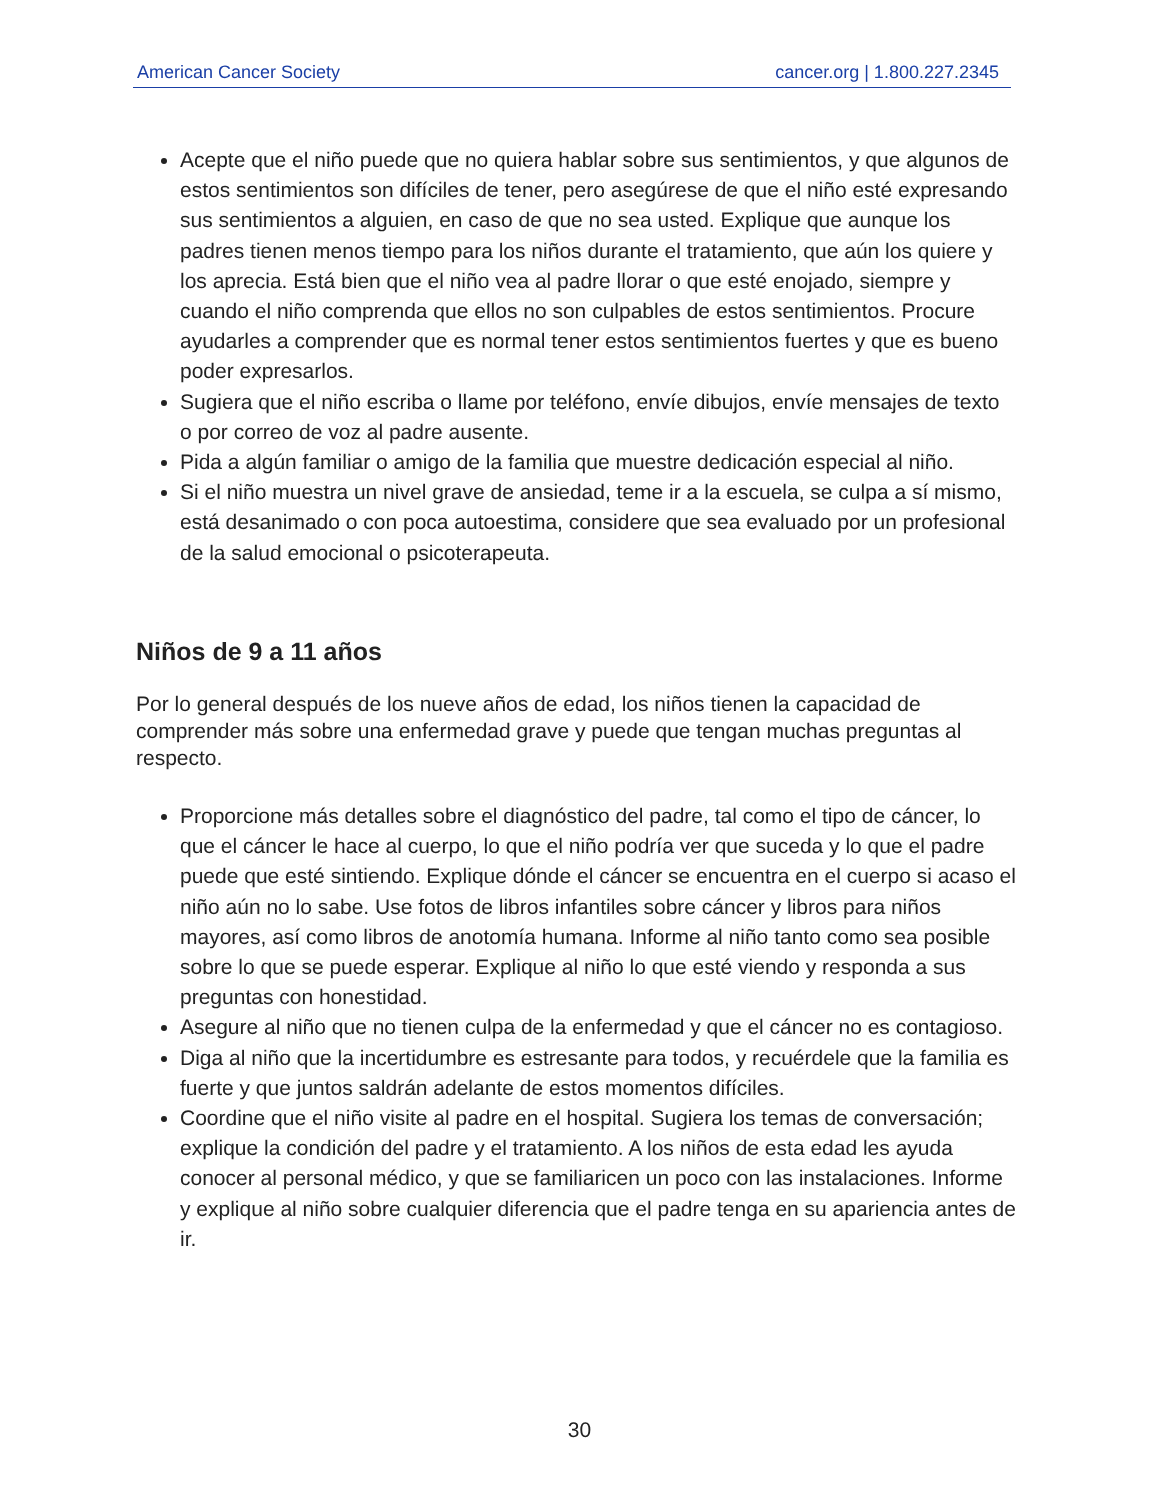American Cancer Society cancer.org | 1.800.227.2345
Acepte que el niño puede que no quiera hablar sobre sus sentimientos, y que algunos de estos sentimientos son difíciles de tener, pero asegúrese de que el niño esté expresando sus sentimientos a alguien, en caso de que no sea usted. Explique que aunque los padres tienen menos tiempo para los niños durante el tratamiento, que aún los quiere y los aprecia. Está bien que el niño vea al padre llorar o que esté enojado, siempre y cuando el niño comprenda que ellos no son culpables de estos sentimientos. Procure ayudarles a comprender que es normal tener estos sentimientos fuertes y que es bueno poder expresarlos.
Sugiera que el niño escriba o llame por teléfono, envíe dibujos, envíe mensajes de texto o por correo de voz al padre ausente.
Pida a algún familiar o amigo de la familia que muestre dedicación especial al niño.
Si el niño muestra un nivel grave de ansiedad, teme ir a la escuela, se culpa a sí mismo, está desanimado o con poca autoestima, considere que sea evaluado por un profesional de la salud emocional o psicoterapeuta.
Niños de 9 a 11 años
Por lo general después de los nueve años de edad, los niños tienen la capacidad de comprender más sobre una enfermedad grave y puede que tengan muchas preguntas al respecto.
Proporcione más detalles sobre el diagnóstico del padre, tal como el tipo de cáncer, lo que el cáncer le hace al cuerpo, lo que el niño podría ver que suceda y lo que el padre puede que esté sintiendo. Explique dónde el cáncer se encuentra en el cuerpo si acaso el niño aún no lo sabe. Use fotos de libros infantiles sobre cáncer y libros para niños mayores, así como libros de anotomía humana. Informe al niño tanto como sea posible sobre lo que se puede esperar. Explique al niño lo que esté viendo y responda a sus preguntas con honestidad.
Asegure al niño que no tienen culpa de la enfermedad y que el cáncer no es contagioso.
Diga al niño que la incertidumbre es estresante para todos, y recuérdele que la familia es fuerte y que juntos saldrán adelante de estos momentos difíciles.
Coordine que el niño visite al padre en el hospital. Sugiera los temas de conversación; explique la condición del padre y el tratamiento. A los niños de esta edad les ayuda conocer al personal médico, y que se familiaricen un poco con las instalaciones. Informe y explique al niño sobre cualquier diferencia que el padre tenga en su apariencia antes de ir.
30